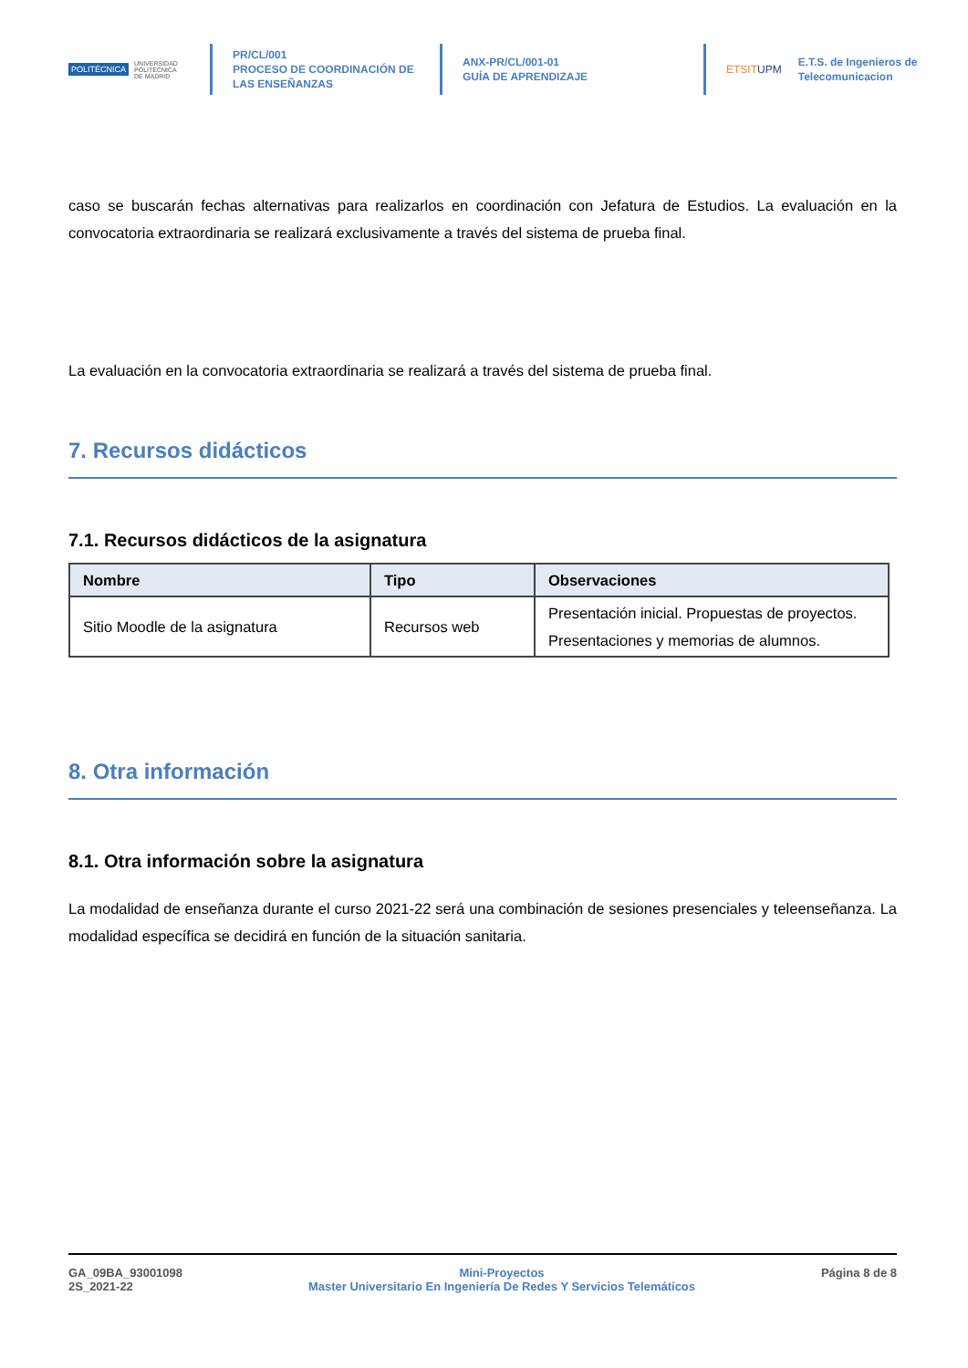POLITÉCNICA UNIVERSIDAD
POLITÉCNICA
DE MADRID
PR/CL/001
PROCESO DE COORDINACIÓN DE
LAS ENSEÑANZAS
ANX-PR/CL/001-01
GUÍA DE APRENDIZAJE
ETSITUPM E.T.S. de Ingenieros de
Telecomunicacion
caso se buscarán fechas alternativas para realizarlos en coordinación con Jefatura de Estudios. La evaluación en la convocatoria extraordinaria se realizará exclusivamente a través del sistema de prueba final.
La evaluación en la convocatoria extraordinaria se realizará a través del sistema de prueba final.
7. Recursos didácticos
7.1. Recursos didácticos de la asignatura
| Nombre | Tipo | Observaciones |
| --- | --- | --- |
| Sitio Moodle de la asignatura | Recursos web | Presentación inicial. Propuestas de proyectos. Presentaciones y memorias de alumnos. |
8. Otra información
8.1. Otra información sobre la asignatura
La modalidad de enseñanza durante el curso 2021-22 será una combinación de sesiones presenciales y teleenseñanza. La modalidad específica se decidirá en función de la situación sanitaria.
GA_09BA_93001098
2S_2021-22
Mini-Proyectos
Master Universitario En Ingeniería De Redes Y Servicios Telemáticos
Página 8 de 8